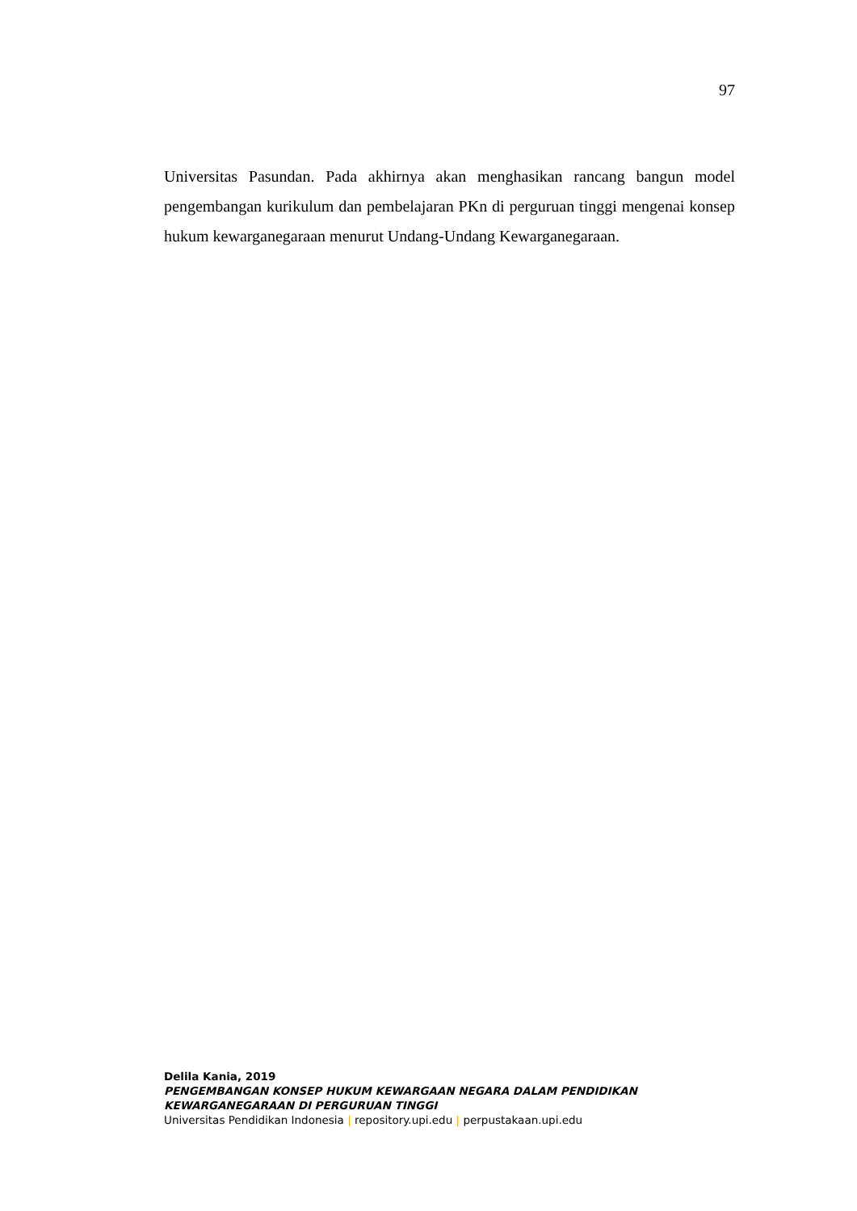97
Universitas Pasundan. Pada akhirnya akan menghasikan rancang bangun model pengembangan kurikulum dan pembelajaran PKn di perguruan tinggi mengenai konsep hukum kewarganegaraan menurut Undang-Undang Kewarganegaraan.
Delila Kania, 2019
PENGEMBANGAN KONSEP HUKUM KEWARGAAN NEGARA DALAM PENDIDIKAN KEWARGANEGARAAN DI PERGURUAN TINGGI
Universitas Pendidikan Indonesia | repository.upi.edu | perpustakaan.upi.edu